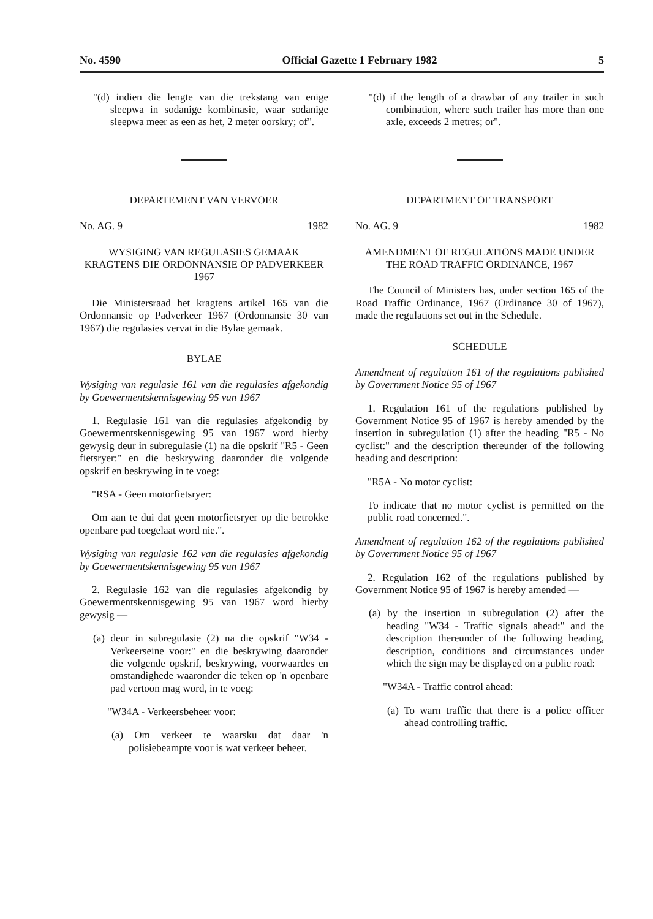No. 4590 Official Gazette 1 February 1982 5
"(d) indien die lengte van die trekstang van enige sleepwa in sodanige kombinasie, waar sodanige sleepwa meer as een as het, 2 meter oorskry; of".
DEPARTEMENT VAN VERVOER
No. AG. 9 1982
WYSIGING VAN REGULASIES GEMAAK KRAGTENS DIE ORDONNANSIE OP PADVERKEER 1967
Die Ministersraad het kragtens artikel 165 van die Ordonnansie op Padverkeer 1967 (Ordonnansie 30 van 1967) die regulasies vervat in die Bylae gemaak.
BYLAE
Wysiging van regulasie 161 van die regulasies afgekondig by Goewermentskennisgewing 95 van 1967
1. Regulasie 161 van die regulasies afgekondig by Goewermentskennisgewing 95 van 1967 word hierby gewysig deur in subregulasie (1) na die opskrif "R5 - Geen fietsryer:" en die beskrywing daaronder die volgende opskrif en beskrywing in te voeg:
"RSA - Geen motorfietsryer:
Om aan te dui dat geen motorfietsryer op die betrokke openbare pad toegelaat word nie.".
Wysiging van regulasie 162 van die regulasies afgekondig by Goewermentskennisgewing 95 van 1967
2. Regulasie 162 van die regulasies afgekondig by Goewermentskennisgewing 95 van 1967 word hierby gewysig —
(a) deur in subregulasie (2) na die opskrif "W34 - Verkeerseine voor:" en die beskrywing daaronder die volgende opskrif, beskrywing, voorwaardes en omstandighede waaronder die teken op 'n openbare pad vertoon mag word, in te voeg:
"W34A - Verkeersbeheer voor:
(a) Om verkeer te waarsku dat daar 'n polisiebeampte voor is wat verkeer beheer.
"(d) if the length of a drawbar of any trailer in such combination, where such trailer has more than one axle, exceeds 2 metres; or".
DEPARTMENT OF TRANSPORT
No. AG. 9 1982
AMENDMENT OF REGULATIONS MADE UNDER THE ROAD TRAFFIC ORDINANCE, 1967
The Council of Ministers has, under section 165 of the Road Traffic Ordinance, 1967 (Ordinance 30 of 1967), made the regulations set out in the Schedule.
SCHEDULE
Amendment of regulation 161 of the regulations published by Government Notice 95 of 1967
1. Regulation 161 of the regulations published by Government Notice 95 of 1967 is hereby amended by the insertion in subregulation (1) after the heading "R5 - No cyclist:" and the description thereunder of the following heading and description:
"R5A - No motor cyclist:
To indicate that no motor cyclist is permitted on the public road concerned.".
Amendment of regulation 162 of the regulations published by Government Notice 95 of 1967
2. Regulation 162 of the regulations published by Government Notice 95 of 1967 is hereby amended —
(a) by the insertion in subregulation (2) after the heading "W34 - Traffic signals ahead:" and the description thereunder of the following heading, description, conditions and circumstances under which the sign may be displayed on a public road:
"W34A - Traffic control ahead:
(a) To warn traffic that there is a police officer ahead controlling traffic.